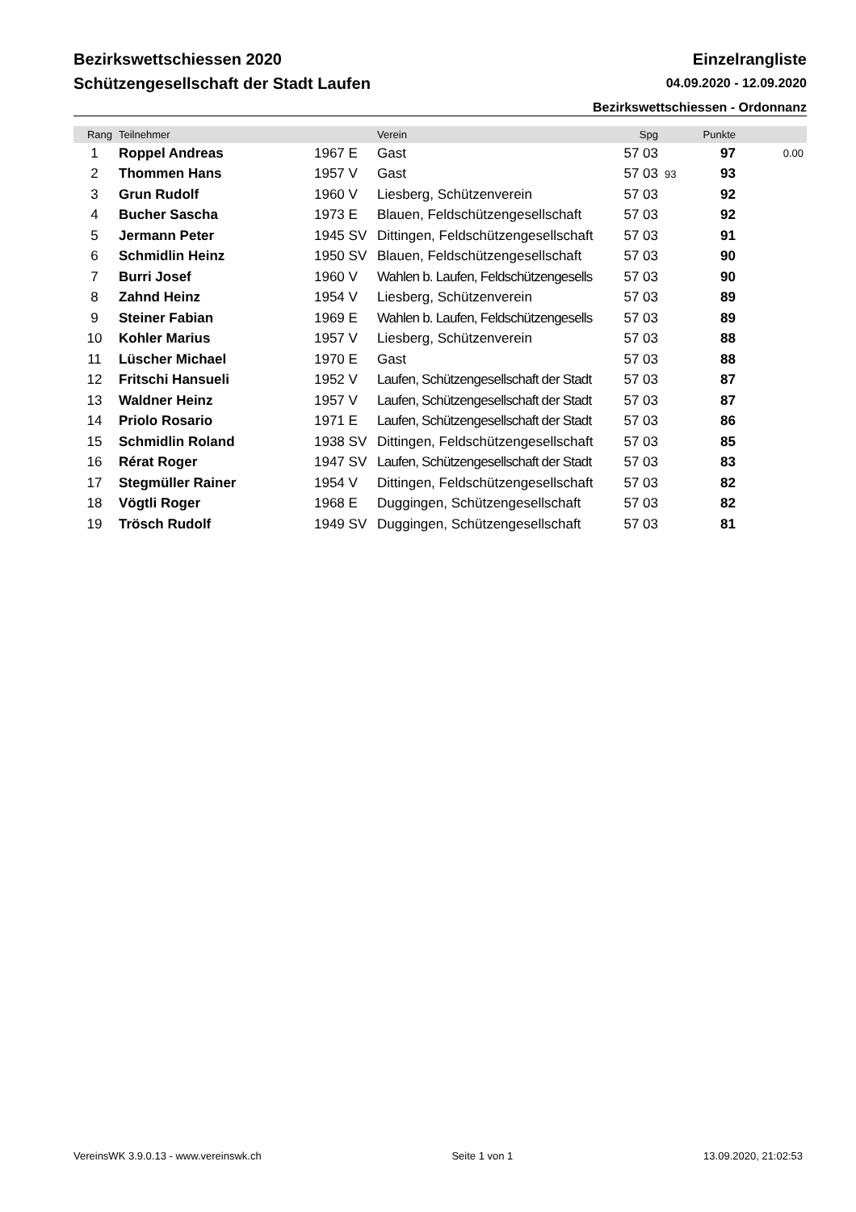Bezirkswettschiessen 2020 Einzelrangliste
Schützengesellschaft der Stadt Laufen 04.09.2020 - 12.09.2020
Bezirkswettschiessen - Ordonnanz
| Rang | Teilnehmer | | Verein | Spg | | Punkte | |
| --- | --- | --- | --- | --- | --- | --- | --- |
| 1 | Roppel Andreas | 1967 E | Gast | 57 03 | | 97 | 0.00 |
| 2 | Thommen Hans | 1957 V | Gast | 57 03 | 93 | 93 | |
| 3 | Grun Rudolf | 1960 V | Liesberg, Schützenverein | 57 03 | | 92 | |
| 4 | Bucher Sascha | 1973 E | Blauen, Feldschützengesellschaft | 57 03 | | 92 | |
| 5 | Jermann Peter | 1945 SV | Dittingen, Feldschützengesellschaft | 57 03 | | 91 | |
| 6 | Schmidlin Heinz | 1950 SV | Blauen, Feldschützengesellschaft | 57 03 | | 90 | |
| 7 | Burri Josef | 1960 V | Wahlen b. Laufen, Feldschützengesells | 57 03 | | 90 | |
| 8 | Zahnd Heinz | 1954 V | Liesberg, Schützenverein | 57 03 | | 89 | |
| 9 | Steiner Fabian | 1969 E | Wahlen b. Laufen, Feldschützengesells | 57 03 | | 89 | |
| 10 | Kohler Marius | 1957 V | Liesberg, Schützenverein | 57 03 | | 88 | |
| 11 | Lüscher Michael | 1970 E | Gast | 57 03 | | 88 | |
| 12 | Fritschi Hansueli | 1952 V | Laufen, Schützengesellschaft der Stadt | 57 03 | | 87 | |
| 13 | Waldner Heinz | 1957 V | Laufen, Schützengesellschaft der Stadt | 57 03 | | 87 | |
| 14 | Priolo Rosario | 1971 E | Laufen, Schützengesellschaft der Stadt | 57 03 | | 86 | |
| 15 | Schmidlin Roland | 1938 SV | Dittingen, Feldschützengesellschaft | 57 03 | | 85 | |
| 16 | Rérat Roger | 1947 SV | Laufen, Schützengesellschaft der Stadt | 57 03 | | 83 | |
| 17 | Stegmüller Rainer | 1954 V | Dittingen, Feldschützengesellschaft | 57 03 | | 82 | |
| 18 | Vögtli Roger | 1968 E | Duggingen, Schützengesellschaft | 57 03 | | 82 | |
| 19 | Trösch Rudolf | 1949 SV | Duggingen, Schützengesellschaft | 57 03 | | 81 | |
VereinsWK 3.9.0.13 - www.vereinswk.ch Seite 1 von 1 13.09.2020, 21:02:53